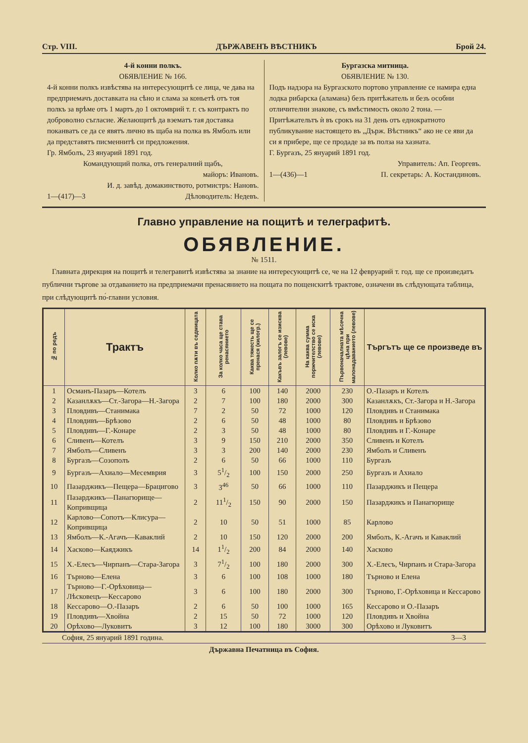Стр. VIII. ДЪРЖАВЕНЪ ВѢСТНИКЪ Брой 24.
4-й конни полкъ.
ОБЯВЛЕНИЕ № 166.
4-й конни полкъ извѣстява на интересующитѣ се лица, че дава на предприемачъ доставката на сѣно и слама за коньетѣ отъ тоя полкъ за врѣме отъ 1 мартъ до 1 октомврий т. г. съ контрактъ по доброволно съгласие. Желающитѣ да вэематъ тая доставка поканватъ се да се явятъ лично въ щаба на полка въ Ямболъ или да представятъ писменнитѣ си предложения.
Гр. Ямболъ, 23 януарий 1891 год.
Командующий полка, отъ генералний щабъ,
майоръ: Ивановъ.
И. д. завѣд. домакинството, ротмистръ: Нановъ.
1—(417)—3 Дѣловодитель: Недевъ.
Бургазска митница.
ОБЯВЛЕНИЕ № 130.
Подъ надзора на Бургазското портово управление се намира една лодка рибарска (аламана) безъ притѣжатель и безъ особни отличителни знакове, съ вмѣстимость около 2 тона. — Притѣжательтъ ѝ въ срокъ на 31 день отъ еднократното публикувание настоящето въ „Държ. Вѣстникъ“ ако не се яви да си я прибере, ще се продаде за въ полза на хазната.
Г. Бургазъ, 25 януарий 1891 год.
Управитель: Ап. Георгевъ.
1—(436)—1 П. секретарь: А. Костандиновъ.
Главно управление на пощитѣ и телеграфитѣ.
ОБЯВЛЕНИЕ.
№ 1511.
Главната дирекция на пощитѣ и телегравитѣ извѣстява за знание на интересующитѣ се, че на 12 февруарий т. год. ще се произведатъ публични търгове за отдаванието на предприемачи пренасянието на пощата по пощенскитѣ трактове, означени въ слѣдующата таблица, при слѣдующитѣ по́-главни условия.
| № по редъ | Трактъ | Колко пѫти въ седмицата | За колко часа ще става ренасянието | Каква тяжесть ще се пренася (килогр.) | Какъвъ залогъ се изисква (левове) | На каква сумма поржчителство се иска (левове) | Първоначалната мѣсечна цѣна при малонадаванието (левове) | Търгътъ ще се произведе въ |
| --- | --- | --- | --- | --- | --- | --- | --- | --- |
| 1 | Османъ-Пазаръ—Котелъ | 3 | 6 | 100 | 140 | 2000 | 230 | О.-Пазаръ и Котелъ |
| 2 | Казанлѫкъ—Ст.-Загора—Н.-Загора | 2 | 7 | 100 | 180 | 2000 | 300 | Казанлѫкъ, Ст.-Загора и Н.-Загора |
| 3 | Пловдивъ—Станимака | 7 | 2 | 50 | 72 | 1000 | 120 | Пловдивъ и Станимака |
| 4 | Пловдивъ—Брѣзово | 2 | 6 | 50 | 48 | 1000 | 80 | Пловдивъ и Брѣзово |
| 5 | Пловдивъ—Г.-Конаре | 2 | 3 | 50 | 48 | 1000 | 80 | Пловдивъ и Г.-Конаре |
| 6 | Сливенъ—Котелъ | 3 | 9 | 150 | 210 | 2000 | 350 | Сливенъ и Котелъ |
| 7 | Ямболъ—Сливенъ | 3 | 3 | 200 | 140 | 2000 | 230 | Ямболъ и Сливенъ |
| 8 | Бургазъ—Созополъ | 2 | 6 | 50 | 66 | 1000 | 110 | Бургазъ |
| 9 | Бургазъ—Ахиало—Месемврия | 3 | 51/2 | 100 | 150 | 2000 | 250 | Бургазъ и Ахиало |
| 10 | Пазарджикъ—Пещера—Брацигово | 3 | 3<sup>46</sup> | 50 | 66 | 1000 | 110 | Пазарджикъ и Пещера |
| 11 | Пазарджикъ—Панагюрище—Копривщица | 2 | 111/2 | 150 | 90 | 2000 | 150 | Пазарджикъ и Панагюрище |
| 12 | Карлово—Сопотъ—Клисура—Копривщица | 2 | 10 | 50 | 51 | 1000 | 85 | Карлово |
| 13 | Ямболъ—К.-Агачъ—Каваклий | 2 | 10 | 150 | 120 | 2000 | 200 | Ямболъ, К.-Агачъ и Каваклий |
| 14 | Хасково—Каяджикъ | 14 | 11/2 | 200 | 84 | 2000 | 140 | Хасково |
| 15 | Х.-Елесъ—Чирпанъ—Стара-Загора | 3 | 71/2 | 100 | 180 | 2000 | 300 | Х.-Елесъ, Чирпанъ и Стара-Загора |
| 16 | Търново—Елена | 3 | 6 | 100 | 108 | 1000 | 180 | Търново и Елена |
| 17 | Търново—Г.-Орѣховица—Лѣсковецъ—Кессарово | 3 | 6 | 100 | 180 | 2000 | 300 | Търново, Г.-Орѣховица и Кессарово |
| 18 | Кессарово—О.-Пазаръ | 2 | 6 | 50 | 100 | 1000 | 165 | Кессарово и О.-Пазаръ |
| 19 | Пловдивъ—Хвойна | 2 | 15 | 50 | 72 | 1000 | 120 | Пловдивъ и Хвойна |
| 20 | Орѣхово—Луковитъ | 3 | 12 | 100 | 180 | 3000 | 300 | Орѣхово и Луковитъ |
София, 25 януарий 1891 година. 3—3
Държавна Печатница въ София.